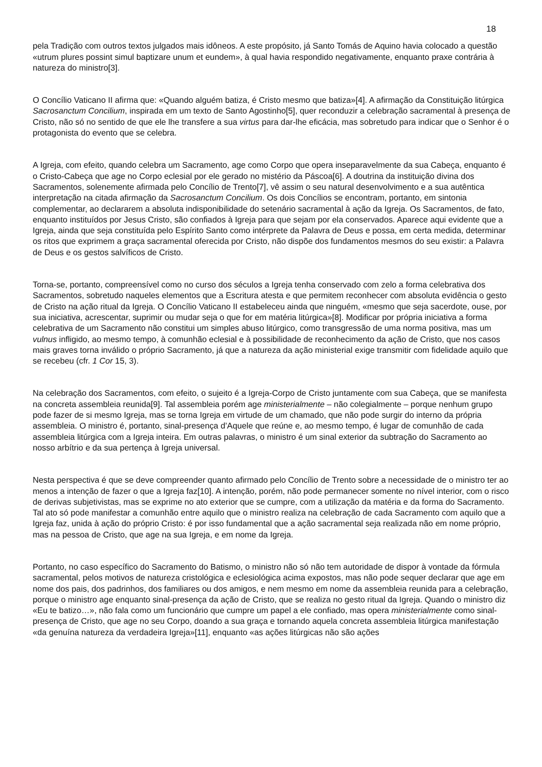18
pela Tradição com outros textos julgados mais idôneos. A este propósito, já Santo Tomás de Aquino havia colocado a questão «utrum plures possint simul baptizare unum et eundem», à qual havia respondido negativamente, enquanto praxe contrária à natureza do ministro[3].
O Concílio Vaticano II afirma que: «Quando alguém batiza, é Cristo mesmo que batiza»[4]. A afirmação da Constituição litúrgica Sacrosanctum Concilium, inspirada em um texto de Santo Agostinho[5], quer reconduzir a celebração sacramental à presença de Cristo, não só no sentido de que ele lhe transfere a sua virtus para dar-lhe eficácia, mas sobretudo para indicar que o Senhor é o protagonista do evento que se celebra.
A Igreja, com efeito, quando celebra um Sacramento, age como Corpo que opera inseparavelmente da sua Cabeça, enquanto é o Cristo-Cabeça que age no Corpo eclesial por ele gerado no mistério da Páscoa[6]. A doutrina da instituição divina dos Sacramentos, solenemente afirmada pelo Concílio de Trento[7], vê assim o seu natural desenvolvimento e a sua autêntica interpretação na citada afirmação da Sacrosanctum Concilium. Os dois Concílios se encontram, portanto, em sintonia complementar, ao declararem a absoluta indisponibilidade do setenário sacramental à ação da Igreja. Os Sacramentos, de fato, enquanto instituídos por Jesus Cristo, são confiados à Igreja para que sejam por ela conservados. Aparece aqui evidente que a Igreja, ainda que seja constituída pelo Espírito Santo como intérprete da Palavra de Deus e possa, em certa medida, determinar os ritos que exprimem a graça sacramental oferecida por Cristo, não dispõe dos fundamentos mesmos do seu existir: a Palavra de Deus e os gestos salvíficos de Cristo.
Torna-se, portanto, compreensível como no curso dos séculos a Igreja tenha conservado com zelo a forma celebrativa dos Sacramentos, sobretudo naqueles elementos que a Escritura atesta e que permitem reconhecer com absoluta evidência o gesto de Cristo na ação ritual da Igreja. O Concílio Vaticano II estabeleceu ainda que ninguém, «mesmo que seja sacerdote, ouse, por sua iniciativa, acrescentar, suprimir ou mudar seja o que for em matéria litúrgica»[8]. Modificar por própria iniciativa a forma celebrativa de um Sacramento não constitui um simples abuso litúrgico, como transgressão de uma norma positiva, mas um vulnus infligido, ao mesmo tempo, à comunhão eclesial e à possibilidade de reconhecimento da ação de Cristo, que nos casos mais graves torna inválido o próprio Sacramento, já que a natureza da ação ministerial exige transmitir com fidelidade aquilo que se recebeu (cfr. 1 Cor 15, 3).
Na celebração dos Sacramentos, com efeito, o sujeito é a Igreja-Corpo de Cristo juntamente com sua Cabeça, que se manifesta na concreta assembleia reunida[9]. Tal assembleia porém age ministerialmente – não colegialmente – porque nenhum grupo pode fazer de si mesmo Igreja, mas se torna Igreja em virtude de um chamado, que não pode surgir do interno da própria assembleia. O ministro é, portanto, sinal-presença d’Aquele que reúne e, ao mesmo tempo, é lugar de comunhão de cada assembleia litúrgica com a Igreja inteira. Em outras palavras, o ministro é um sinal exterior da subtração do Sacramento ao nosso arbítrio e da sua pertença à Igreja universal.
Nesta perspectiva é que se deve compreender quanto afirmado pelo Concílio de Trento sobre a necessidade de o ministro ter ao menos a intenção de fazer o que a Igreja faz[10]. A intenção, porém, não pode permanecer somente no nível interior, com o risco de derivas subjetivistas, mas se exprime no ato exterior que se cumpre, com a utilização da matéria e da forma do Sacramento. Tal ato só pode manifestar a comunhão entre aquilo que o ministro realiza na celebração de cada Sacramento com aquilo que a Igreja faz, unida à ação do próprio Cristo: é por isso fundamental que a ação sacramental seja realizada não em nome próprio, mas na pessoa de Cristo, que age na sua Igreja, e em nome da Igreja.
Portanto, no caso específico do Sacramento do Batismo, o ministro não só não tem autoridade de dispor à vontade da fórmula sacramental, pelos motivos de natureza cristológica e eclesiológica acima expostos, mas não pode sequer declarar que age em nome dos pais, dos padrinhos, dos familiares ou dos amigos, e nem mesmo em nome da assembleia reunida para a celebração, porque o ministro age enquanto sinal-presença da ação de Cristo, que se realiza no gesto ritual da Igreja. Quando o ministro diz «Eu te batizo…», não fala como um funcionário que cumpre um papel a ele confiado, mas opera ministerialmente como sinal-presença de Cristo, que age no seu Corpo, doando a sua graça e tornando aquela concreta assembleia litúrgica manifestação «da genuína natureza da verdadeira Igreja»[11], enquanto «as ações litúrgicas não são ações